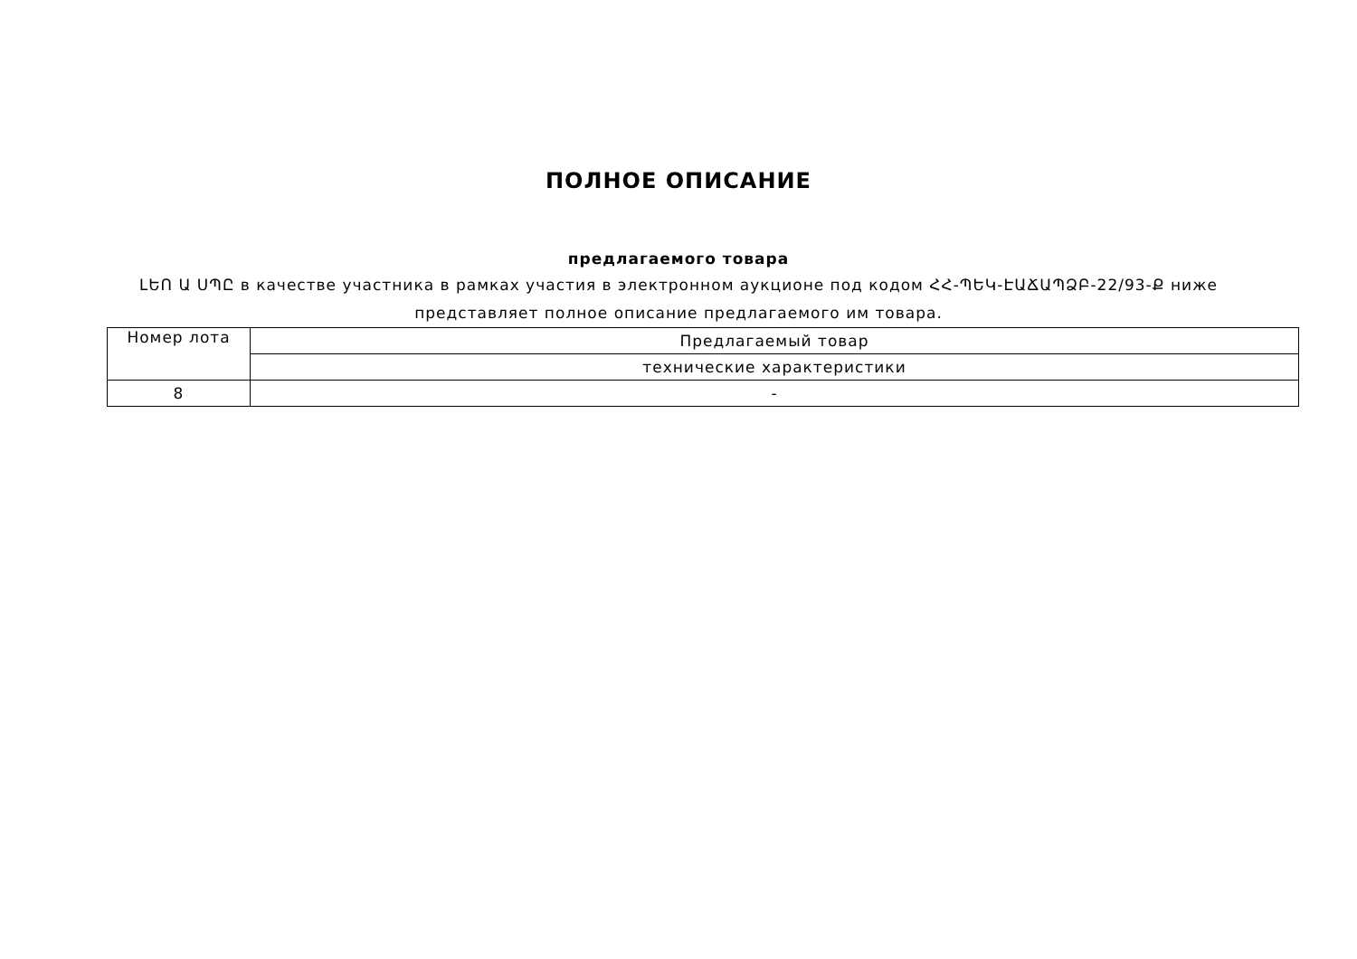ПОЛНОЕ ОПИСАНИЕ
предлагаемого товара
ԼԵՈ Ա ՍՊԸ в качестве участника в рамках участия в электронном аукционе под кодом ՀՀ-ՊԵԿ-ԷԱՃԱՊՁԲ-22/93-Ք ниже представляет полное описание предлагаемого им товара.
| Номер лота | Предлагаемый товар |
| | технические характеристики |
| 8 | - |